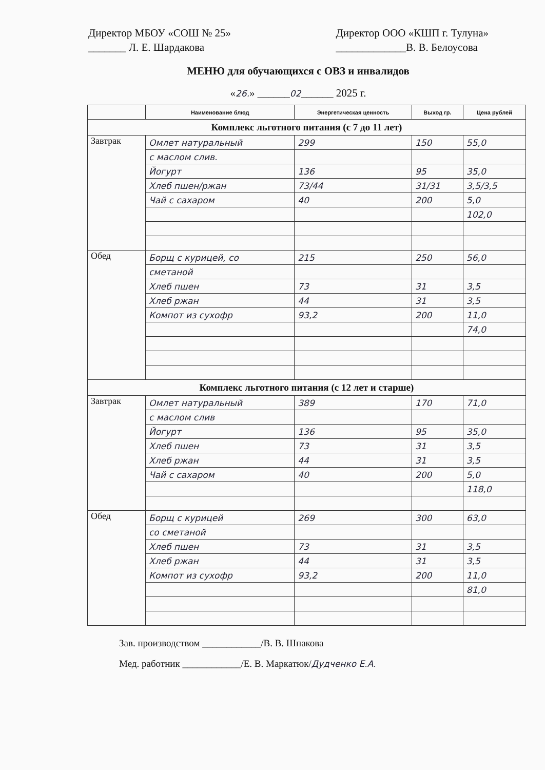Директор МБОУ «СОШ № 25»
_______ Л. Е. Шардакова
Директор ООО «КШП г. Тулуна»
_____________В. В. Белоусова
МЕНЮ для обучающихся с ОВЗ и инвалидов
«26.» ______02______ 2025 г.
| | Наименование блюд | Энергетическая ценность | Выход гр. | Цена рублей |
| --- | --- | --- | --- | --- |
| Комплекс льготного питания (с 7 до 11 лет) | | | | |
| Завтрак | Омлет натуральный | 299 | 150 | 55,0 |
| | с маслом слив. | | | |
| | Йогурт | 136 | 95 | 35,0 |
| | Хлеб пшен/ржан | 73/44 | 31/31 | 3,5/3,5 |
| | Чай с сахаром | 40 | 200 | 5,0 |
| | | | | 102,0 |
| Обед | Борщ с курицей, со | 215 | 250 | 56,0 |
| | сметаной | | | |
| | Хлеб пшен | 73 | 31 | 3,5 |
| | Хлеб ржан | 44 | 31 | 3,5 |
| | Компот из сухофр | 93,2 | 200 | 11,0 |
| | | | | 74,0 |
| Комплекс льготного питания (с 12 лет и старше) | | | | |
| Завтрак | Омлет натуральный | 389 | 170 | 71,0 |
| | с маслом слив | | | |
| | Йогурт | 136 | 95 | 35,0 |
| | Хлеб пшен | 73 | 31 | 3,5 |
| | Хлеб ржан | 44 | 31 | 3,5 |
| | Чай с сахаром | 40 | 200 | 5,0 |
| | | | | 118,0 |
| Обед | Борщ с курицей | 269 | 300 | 63,0 |
| | со сметаной | | | |
| | Хлеб пшен | 73 | 31 | 3,5 |
| | Хлеб ржан | 44 | 31 | 3,5 |
| | Компот из сухофр | 93,2 | 200 | 11,0 |
| | | | | 81,0 |
Зав. производством ____________/В. В. Шпакова
Мед. работник ____________/Е. В. Маркатюк/Дудченко Е.А.